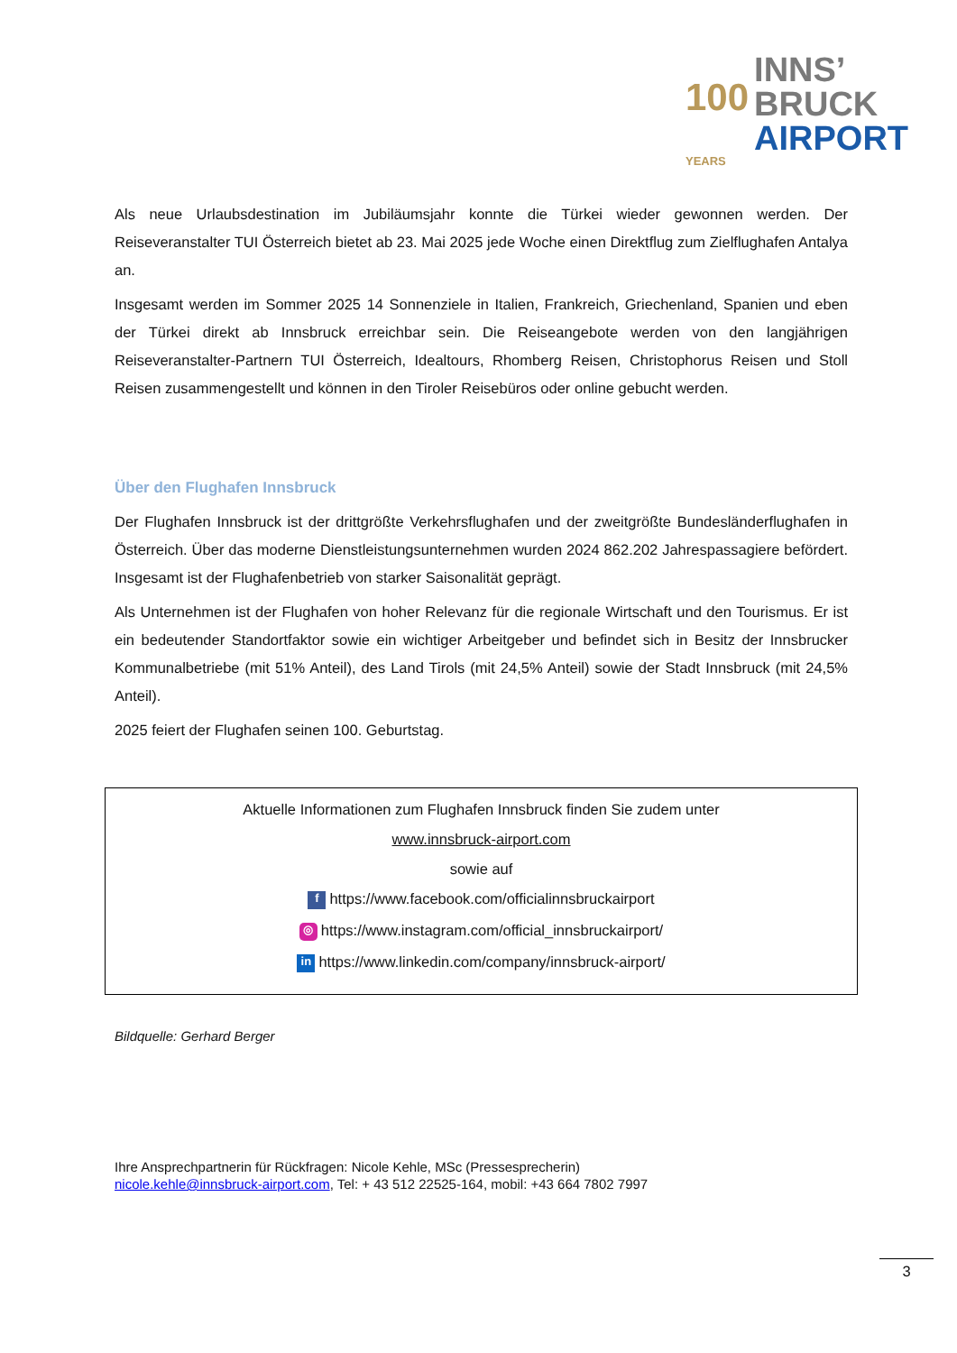100
INNS’
BRUCK
AIRPORT
YEARS
Als neue Urlaubsdestination im Jubiläumsjahr konnte die Türkei wieder gewonnen werden. Der Reiseveranstalter TUI Österreich bietet ab 23. Mai 2025 jede Woche einen Direktflug zum Zielflughafen Antalya an.
Insgesamt werden im Sommer 2025 14 Sonnenziele in Italien, Frankreich, Griechenland, Spanien und eben der Türkei direkt ab Innsbruck erreichbar sein. Die Reiseangebote werden von den langjährigen Reiseveranstalter-Partnern TUI Österreich, Idealtours, Rhomberg Reisen, Christophorus Reisen und Stoll Reisen zusammengestellt und können in den Tiroler Reisebüros oder online gebucht werden.
Über den Flughafen Innsbruck
Der Flughafen Innsbruck ist der drittgrößte Verkehrsflughafen und der zweitgrößte Bundesländerflughafen in Österreich. Über das moderne Dienstleistungsunternehmen wurden 2024 862.202 Jahrespassagiere befördert. Insgesamt ist der Flughafenbetrieb von starker Saisonalität geprägt.
Als Unternehmen ist der Flughafen von hoher Relevanz für die regionale Wirtschaft und den Tourismus. Er ist ein bedeutender Standortfaktor sowie ein wichtiger Arbeitgeber und befindet sich in Besitz der Innsbrucker Kommunalbetriebe (mit 51% Anteil), des Land Tirols (mit 24,5% Anteil) sowie der Stadt Innsbruck (mit 24,5% Anteil).
2025 feiert der Flughafen seinen 100. Geburtstag.
Aktuelle Informationen zum Flughafen Innsbruck finden Sie zudem unter
www.innsbruck-airport.com
sowie auf
fhttps://www.facebook.com/officialinnsbruckairport
◎ https://www.instagram.com/official_innsbruckairport/
in https://www.linkedin.com/company/innsbruck-airport/
Bildquelle: Gerhard Berger
Ihre Ansprechpartnerin für Rückfragen: Nicole Kehle, MSc (Pressesprecherin)
nicole.kehle@innsbruck-airport.com, Tel: + 43 512 22525-164, mobil: +43 664 7802 7997
3